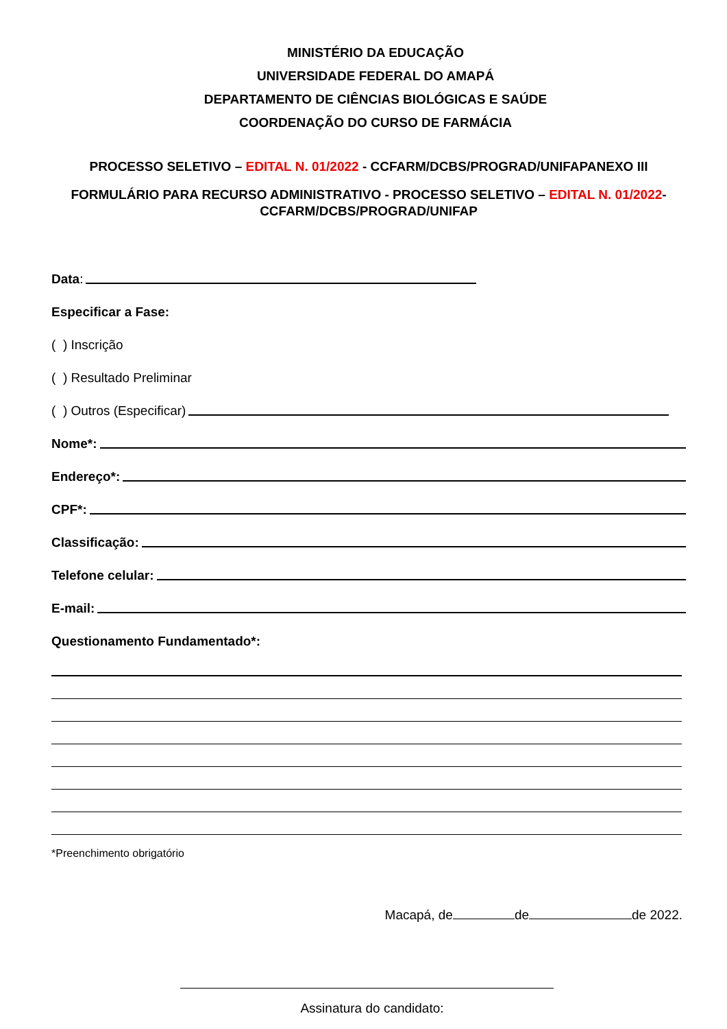MINISTÉRIO DA EDUCAÇÃO
UNIVERSIDADE FEDERAL DO AMAPÁ
DEPARTAMENTO DE CIÊNCIAS BIOLÓGICAS E SAÚDE
COORDENAÇÃO DO CURSO DE FARMÁCIA
PROCESSO SELETIVO – EDITAL N. 01/2022 - CCFARM/DCBS/PROGRAD/UNIFAPANEXO III
FORMULÁRIO PARA RECURSO ADMINISTRATIVO - PROCESSO SELETIVO – EDITAL N. 01/2022-
CCFARM/DCBS/PROGRAD/UNIFAP
Data:
Especificar a Fase:
( ) Inscrição
( ) Resultado Preliminar
( ) Outros (Especificar)
Nome*:
Endereço*:
CPF*:
Classificação:
Telefone celular:
E-mail:
Questionamento Fundamentado*:
*Preenchimento obrigatório
Macapá, de de de 2022.
Assinatura do candidato: